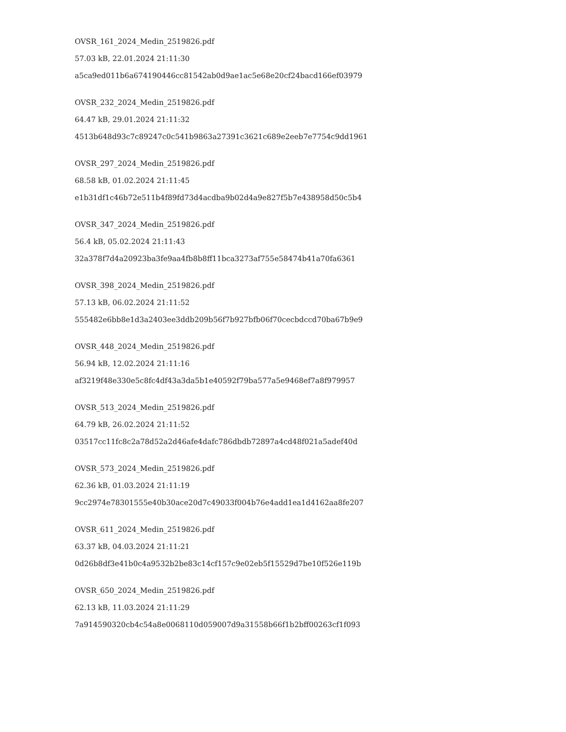OVSR_161_2024_Medin_2519826.pdf
57.03 kB, 22.01.2024 21:11:30
a5ca9ed011b6a674190446cc81542ab0d9ae1ac5e68e20cf24bacd166ef03979
OVSR_232_2024_Medin_2519826.pdf
64.47 kB, 29.01.2024 21:11:32
4513b648d93c7c89247c0c541b9863a27391c3621c689e2eeb7e7754c9dd1961
OVSR_297_2024_Medin_2519826.pdf
68.58 kB, 01.02.2024 21:11:45
e1b31df1c46b72e511b4f89fd73d4acdba9b02d4a9e827f5b7e438958d50c5b4
OVSR_347_2024_Medin_2519826.pdf
56.4 kB, 05.02.2024 21:11:43
32a378f7d4a20923ba3fe9aa4fb8b8ff11bca3273af755e58474b41a70fa6361
OVSR_398_2024_Medin_2519826.pdf
57.13 kB, 06.02.2024 21:11:52
555482e6bb8e1d3a2403ee3ddb209b56f7b927bfb06f70cecbdccd70ba67b9e9
OVSR_448_2024_Medin_2519826.pdf
56.94 kB, 12.02.2024 21:11:16
af3219f48e330e5c8fc4df43a3da5b1e40592f79ba577a5e9468ef7a8f979957
OVSR_513_2024_Medin_2519826.pdf
64.79 kB, 26.02.2024 21:11:52
03517cc11fc8c2a78d52a2d46afe4dafc786dbdb72897a4cd48f021a5adef40d
OVSR_573_2024_Medin_2519826.pdf
62.36 kB, 01.03.2024 21:11:19
9cc2974e78301555e40b30ace20d7c49033f004b76e4add1ea1d4162aa8fe207
OVSR_611_2024_Medin_2519826.pdf
63.37 kB, 04.03.2024 21:11:21
0d26b8df3e41b0c4a9532b2be83c14cf157c9e02eb5f15529d7be10f526e119b
OVSR_650_2024_Medin_2519826.pdf
62.13 kB, 11.03.2024 21:11:29
7a914590320cb4c54a8e0068110d059007d9a31558b66f1b2bff00263cf1f093